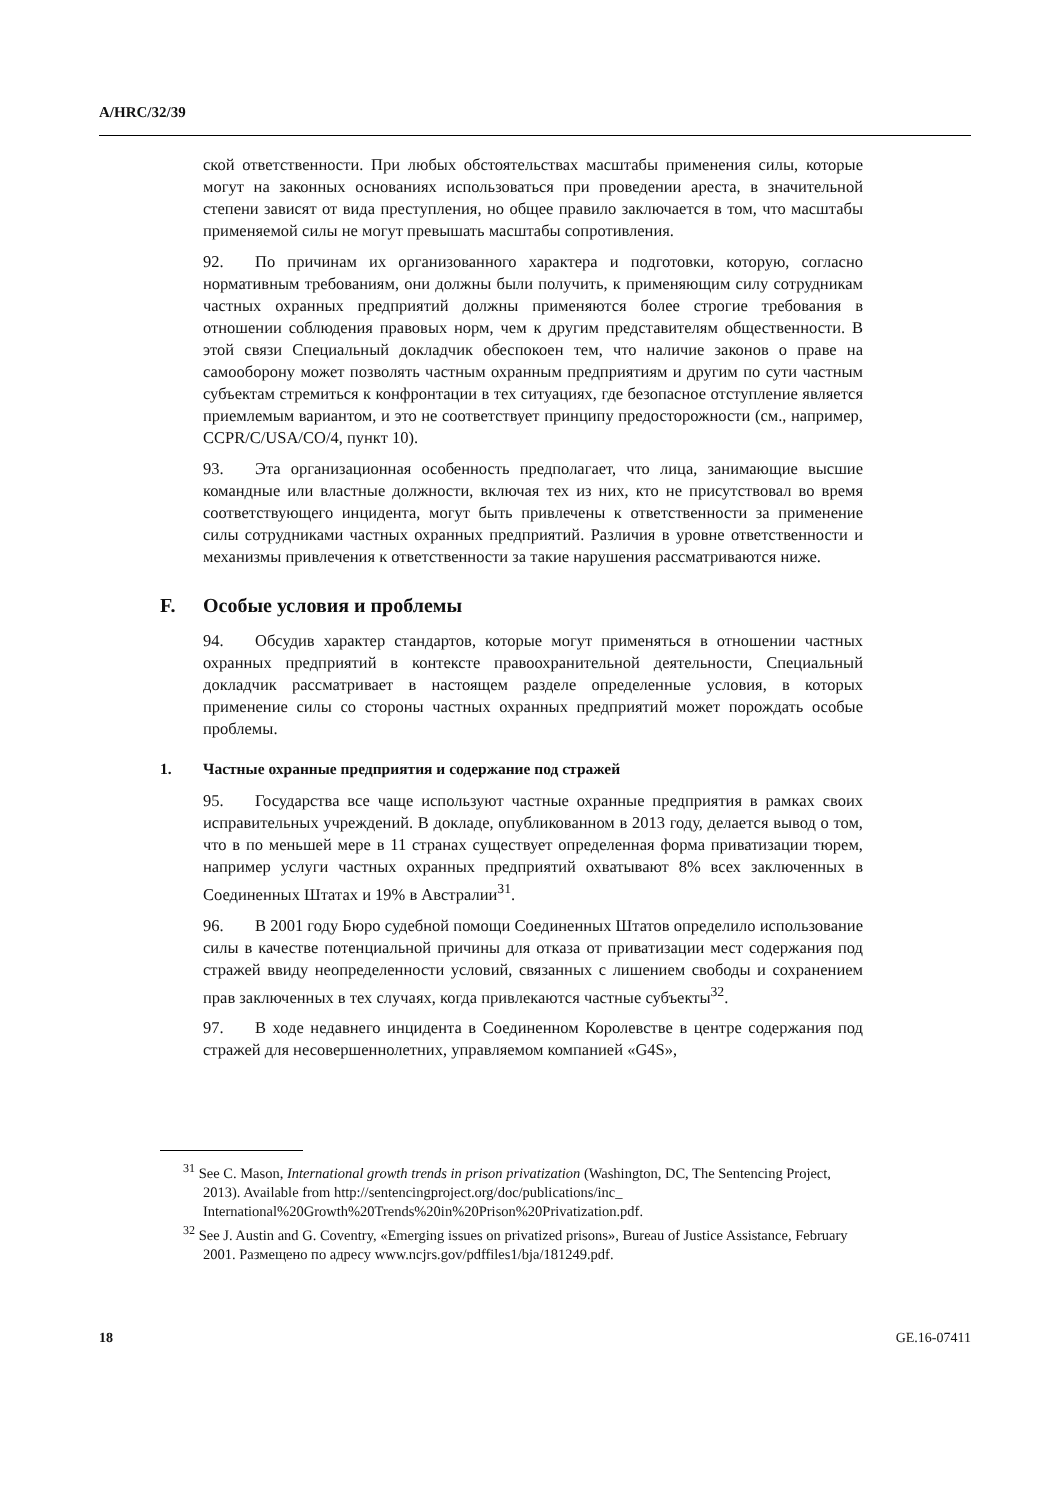A/HRC/32/39
ской ответственности. При любых обстоятельствах масштабы применения силы, которые могут на законных основаниях использоваться при проведении ареста, в значительной степени зависят от вида преступления, но общее правило заключается в том, что масштабы применяемой силы не могут превышать масштабы сопротивления.
92. По причинам их организованного характера и подготовки, которую, согласно нормативным требованиям, они должны были получить, к применяющим силу сотрудникам частных охранных предприятий должны применяются более строгие требования в отношении соблюдения правовых норм, чем к другим представителям общественности. В этой связи Специальный докладчик обеспокоен тем, что наличие законов о праве на самооборону может позволять частным охранным предприятиям и другим по сути частным субъектам стремиться к конфронтации в тех ситуациях, где безопасное отступление является приемлемым вариантом, и это не соответствует принципу предосторожности (см., например, CCPR/C/USA/CO/4, пункт 10).
93. Эта организационная особенность предполагает, что лица, занимающие высшие командные или властные должности, включая тех из них, кто не присутствовал во время соответствующего инцидента, могут быть привлечены к ответственности за применение силы сотрудниками частных охранных предприятий. Различия в уровне ответственности и механизмы привлечения к ответственности за такие нарушения рассматриваются ниже.
F. Особые условия и проблемы
94. Обсудив характер стандартов, которые могут применяться в отношении частных охранных предприятий в контексте правоохранительной деятельности, Специальный докладчик рассматривает в настоящем разделе определенные условия, в которых применение силы со стороны частных охранных предприятий может порождать особые проблемы.
1. Частные охранные предприятия и содержание под стражей
95. Государства все чаще используют частные охранные предприятия в рамках своих исправительных учреждений. В докладе, опубликованном в 2013 году, делается вывод о том, что в по меньшей мере в 11 странах существует определенная форма приватизации тюрем, например услуги частных охранных предприятий охватывают 8% всех заключенных в Соединенных Штатах и 19% в Австралии<sup>31</sup>.
96. В 2001 году Бюро судебной помощи Соединенных Штатов определило использование силы в качестве потенциальной причины для отказа от приватизации мест содержания под стражей ввиду неопределенности условий, связанных с лишением свободы и сохранением прав заключенных в тех случаях, когда привлекаются частные субъекты<sup>32</sup>.
97. В ходе недавнего инцидента в Соединенном Королевстве в центре содержания под стражей для несовершеннолетних, управляемом компанией «G4S»,
<sup>31</sup> See C. Mason, International growth trends in prison privatization (Washington, DC, The Sentencing Project, 2013). Available from http://sentencingproject.org/doc/publications/inc_ International%20Growth%20Trends%20in%20Prison%20Privatization.pdf.
<sup>32</sup> See J. Austin and G. Coventry, «Emerging issues on privatized prisons», Bureau of Justice Assistance, February 2001. Размещено по адресу www.ncjrs.gov/pdffiles1/bja/181249.pdf.
18 GE.16-07411